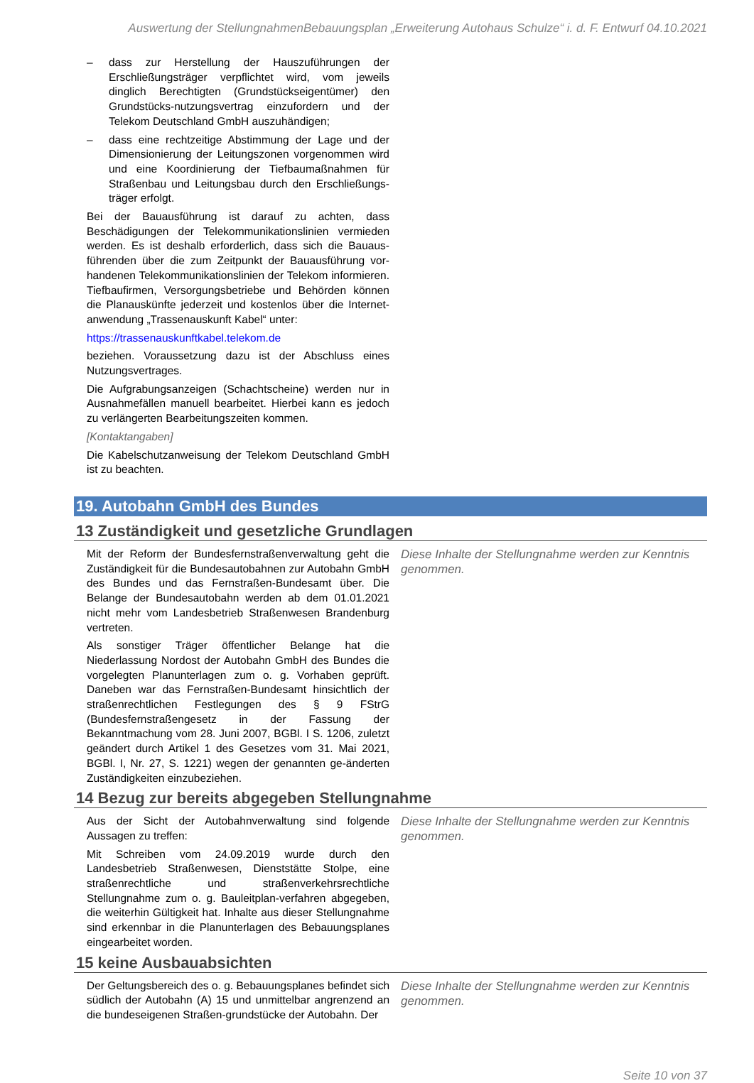Auswertung der StellungnahmenBebauungsplan „Erweiterung Autohaus Schulze“ i. d. F. Entwurf 04.10.2021
– dass zur Herstellung der Hauszuführungen der Erschließungsträger verpflichtet wird, vom jeweils dinglich Berechtigten (Grundstückseigentümer) den Grundstücks-nutzungsvertrag einzufordern und der Telekom Deutschland GmbH auszuhändigen;
– dass eine rechtzeitige Abstimmung der Lage und der Dimensionierung der Leitungszonen vorgenommen wird und eine Koordinierung der Tiefbaumaßnahmen für Straßenbau und Leitungsbau durch den Erschließungs-träger erfolgt.
Bei der Bauausführung ist darauf zu achten, dass Beschädigungen der Telekommunikationslinien vermieden werden. Es ist deshalb erforderlich, dass sich die Bauaus-führenden über die zum Zeitpunkt der Bauausführung vor-handenen Telekommunikationslinien der Telekom informieren. Tiefbaufirmen, Versorgungsbetriebe und Behörden können die Planauskünfte jederzeit und kostenlos über die Internet-anwendung „Trassenauskunft Kabel“ unter:
https://trassenauskunftkabel.telekom.de
beziehen. Voraussetzung dazu ist der Abschluss eines Nutzungsvertrages.
Die Aufgrabungsanzeigen (Schachtscheine) werden nur in Ausnahmefällen manuell bearbeitet. Hierbei kann es jedoch zu verlängerten Bearbeitungszeiten kommen.
[Kontaktangaben]
Die Kabelschutzanweisung der Telekom Deutschland GmbH ist zu beachten.
19. Autobahn GmbH des Bundes
13 Zuständigkeit und gesetzliche Grundlagen
Mit der Reform der Bundesfernstraßenverwaltung geht die Zuständigkeit für die Bundesautobahnen zur Autobahn GmbH des Bundes und das Fernstraßen-Bundesamt über. Die Belange der Bundesautobahn werden ab dem 01.01.2021 nicht mehr vom Landesbetrieb Straßenwesen Brandenburg vertreten.
Als sonstiger Träger öffentlicher Belange hat die Niederlassung Nordost der Autobahn GmbH des Bundes die vorgelegten Planunterlagen zum o. g. Vorhaben geprüft. Daneben war das Fernstraßen-Bundesamt hinsichtlich der straßenrechtlichen Festlegungen des § 9 FStrG (Bundesfernstraßengesetz in der Fassung der Bekanntmachung vom 28. Juni 2007, BGBl. I S. 1206, zuletzt geändert durch Artikel 1 des Gesetzes vom 31. Mai 2021, BGBl. I, Nr. 27, S. 1221) wegen der genannten ge-änderten Zuständigkeiten einzubeziehen.
Diese Inhalte der Stellungnahme werden zur Kenntnis genommen.
14 Bezug zur bereits abgegeben Stellungnahme
Aus der Sicht der Autobahnverwaltung sind folgende Aussagen zu treffen:
Mit Schreiben vom 24.09.2019 wurde durch den Landesbetrieb Straßenwesen, Dienststätte Stolpe, eine straßenrechtliche und straßenverkehrsrechtliche Stellungnahme zum o. g. Bauleitplan-verfahren abgegeben, die weiterhin Gültigkeit hat. Inhalte aus dieser Stellungnahme sind erkennbar in die Planunterlagen des Bebauungsplanes eingearbeitet worden.
Diese Inhalte der Stellungnahme werden zur Kenntnis genommen.
15 keine Ausbauabsichten
Der Geltungsbereich des o. g. Bebauungsplanes befindet sich südlich der Autobahn (A) 15 und unmittelbar angrenzend an die bundeseigenen Straßen-grundstücke der Autobahn. Der
Diese Inhalte der Stellungnahme werden zur Kenntnis genommen.
Seite 10 von 37